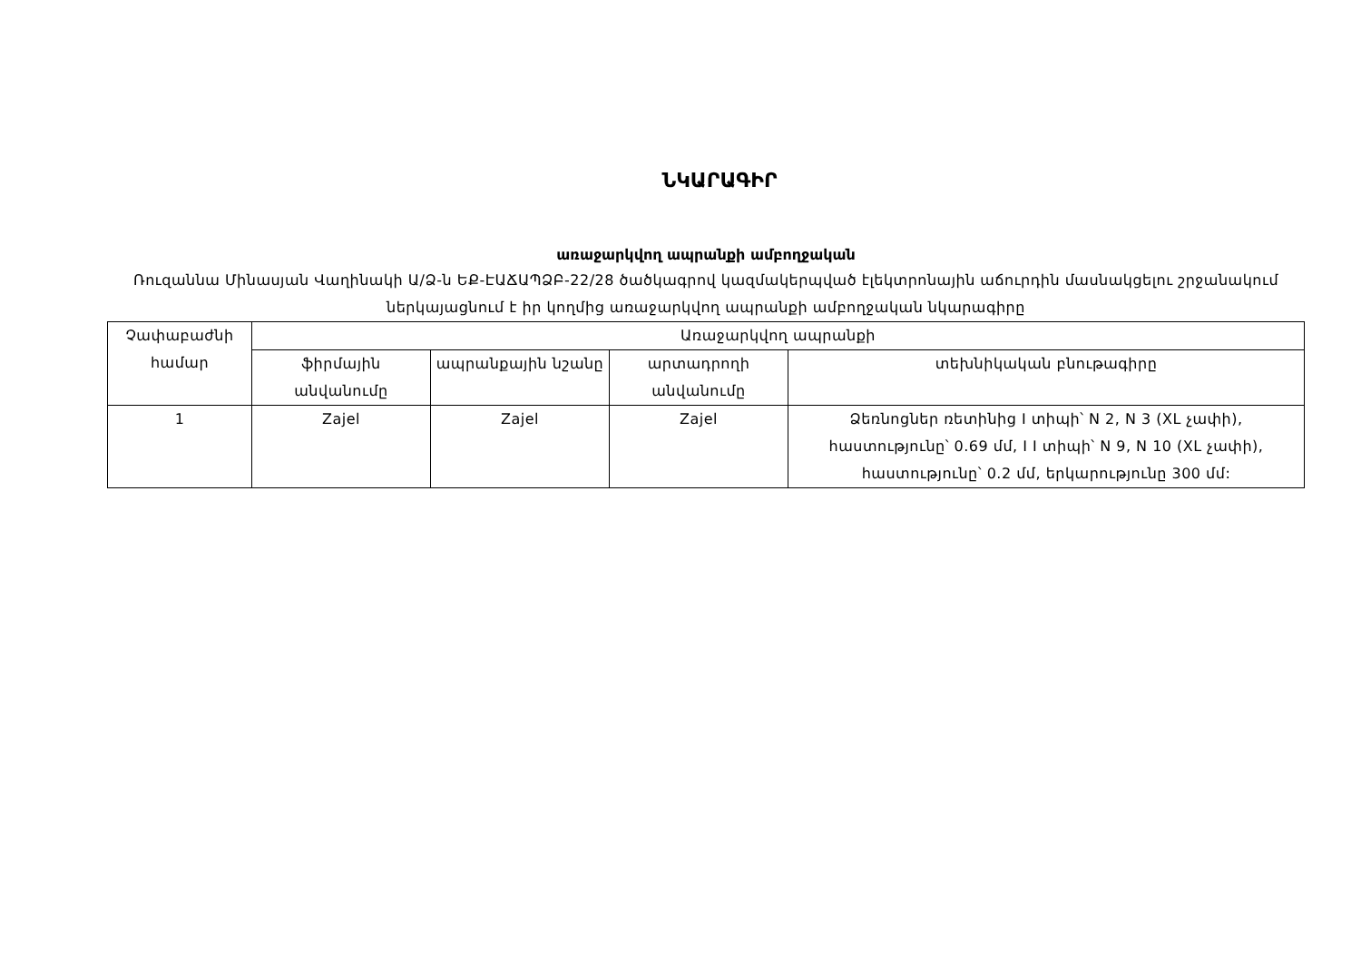ՆԿԱՐԱԳԻՐ
առաջարկվող ապրանքի ամբողջական
Ռուզաննա Մինասյան Վաղինակի Ա/Ձ-ն ԵՔ-ԷԱՃԱՊՁԲ-22/28 ծածկագրով կազմակերպված էլեկտրոնային աճուրդին մասնակցելու շրջանակում ներկայացնում է իր կողմից առաջարկվող ապրանքի ամբողջական նկարագիրը
| Չափաբաժնի համար | Առաջարկվող ապրանքի | | | |
| --- | --- | --- | --- | --- |
| | ֆիրմային անվանումը | ապրանքային նշանը | արտադրողի անվանումը | տեխնիկական բնութագիրը |
| 1 | Zajel | Zajel | Zajel | Ձեռնոցներ ռետինից I տիպի՝ N 2, N 3 (XL չափի), հաստությունը՝ 0.69 մմ, I I տիպի՝ N 9, N 10 (XL չափի), հաստությունը՝ 0.2 մմ, երկարությունը 300 մմ: |